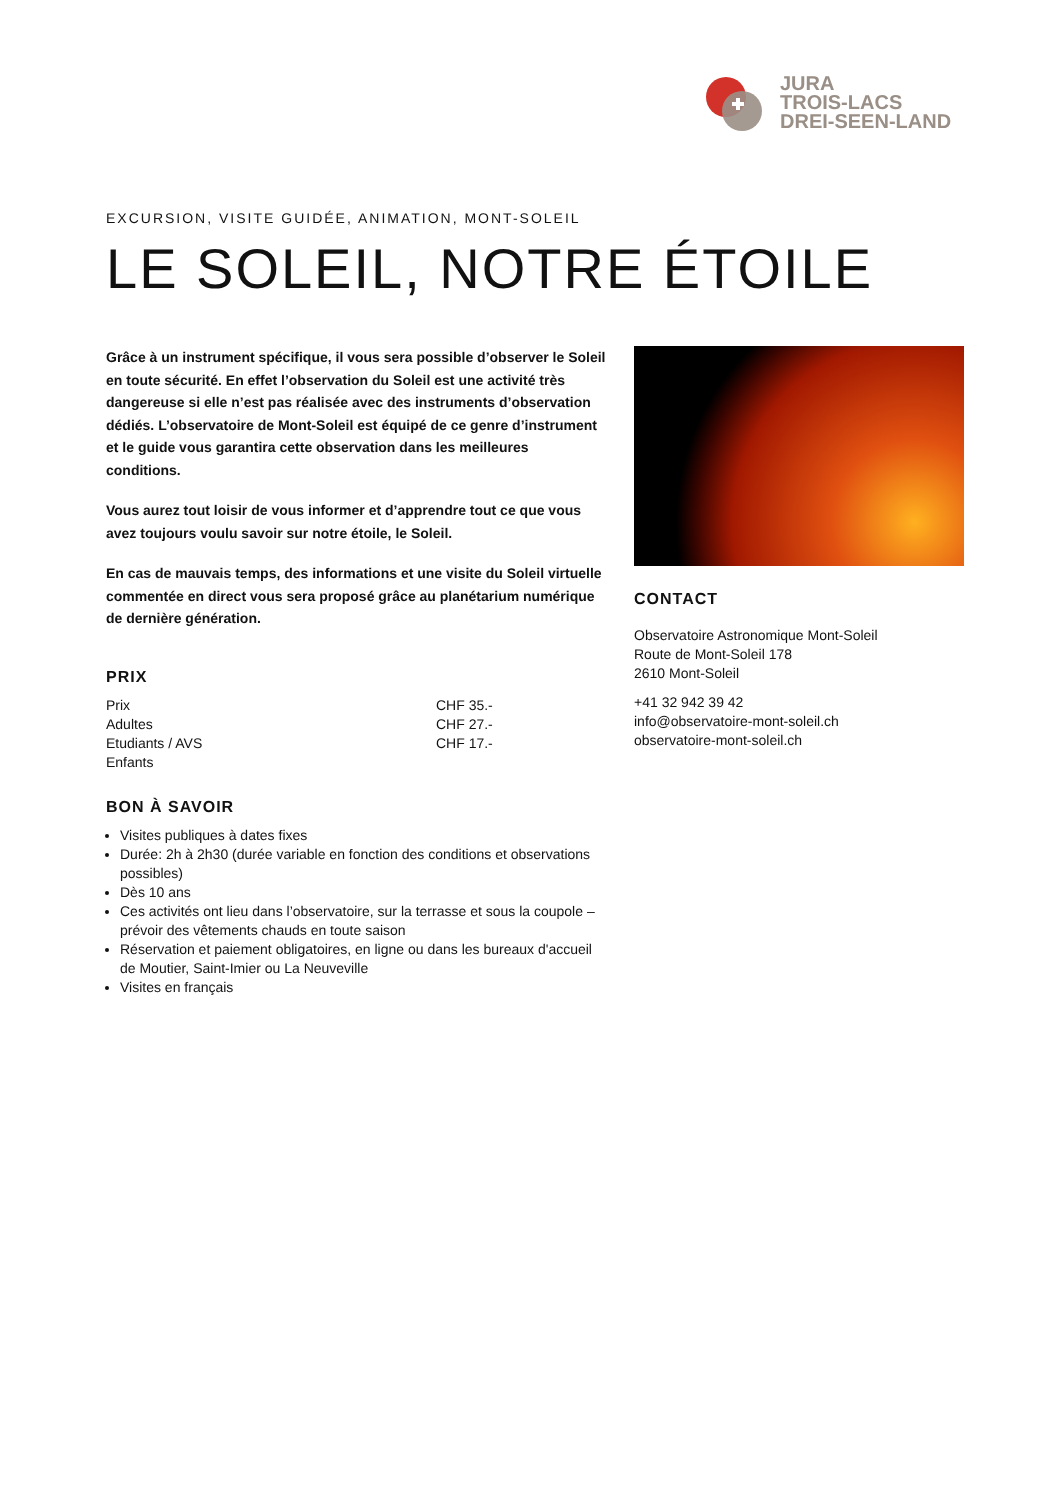JURA
TROIS-LACS
DREI-SEEN-LAND
EXCURSION, VISITE GUIDÉE, ANIMATION, MONT-SOLEIL
LE SOLEIL, NOTRE ÉTOILE
Grâce à un instrument spécifique, il vous sera possible d’observer le Soleil en toute sécurité. En effet l’observation du Soleil est une activité très dangereuse si elle n’est pas réalisée avec des instruments d’observation dédiés. L’observatoire de Mont-Soleil est équipé de ce genre d’instrument et le guide vous garantira cette observation dans les meilleures conditions.
Vous aurez tout loisir de vous informer et d’apprendre tout ce que vous avez toujours voulu savoir sur notre étoile, le Soleil.
En cas de mauvais temps, des informations et une visite du Soleil virtuelle commentée en direct vous sera proposé grâce au planétarium numérique de dernière génération.
PRIX
| Prix | CHF 35.- |
| Adultes | CHF 27.- |
| Etudiants / AVS | CHF 17.- |
| Enfants | |
BON À SAVOIR
Visites publiques à dates fixes
Durée: 2h à 2h30 (durée variable en fonction des conditions et observations possibles)
Dès 10 ans
Ces activités ont lieu dans l’observatoire, sur la terrasse et sous la coupole – prévoir des vêtements chauds en toute saison
Réservation et paiement obligatoires, en ligne ou dans les bureaux d'accueil de Moutier, Saint-Imier ou La Neuveville
Visites en français
CONTACT
Observatoire Astronomique Mont-Soleil
Route de Mont-Soleil 178
2610 Mont-Soleil
+41 32 942 39 42
info@observatoire-mont-soleil.ch
observatoire-mont-soleil.ch